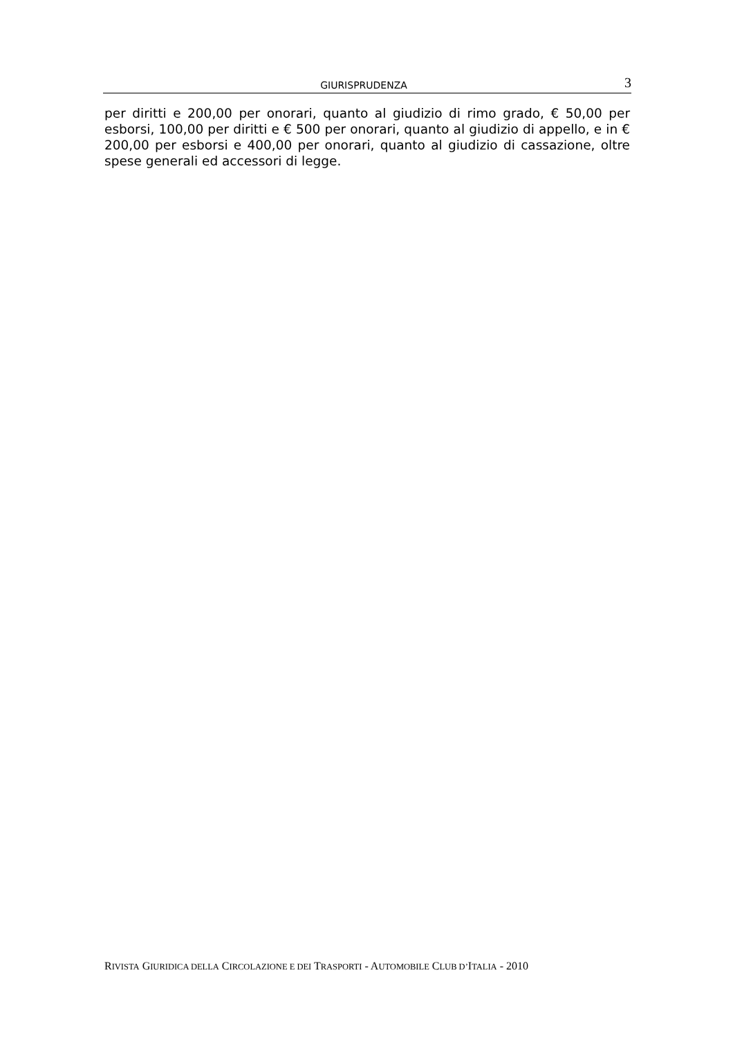GIURISPRUDENZA 3
per diritti e 200,00 per onorari, quanto al giudizio di rimo grado, € 50,00 per esborsi, 100,00 per diritti e € 500 per onorari, quanto al giudizio di appello, e in € 200,00 per esborsi e 400,00 per onorari, quanto al giudizio di cassazione, oltre spese generali ed accessori di legge.
RIVISTA GIURIDICA DELLA CIRCOLAZIONE E DEI TRASPORTI - AUTOMOBILE CLUB D’ITALIA - 2010